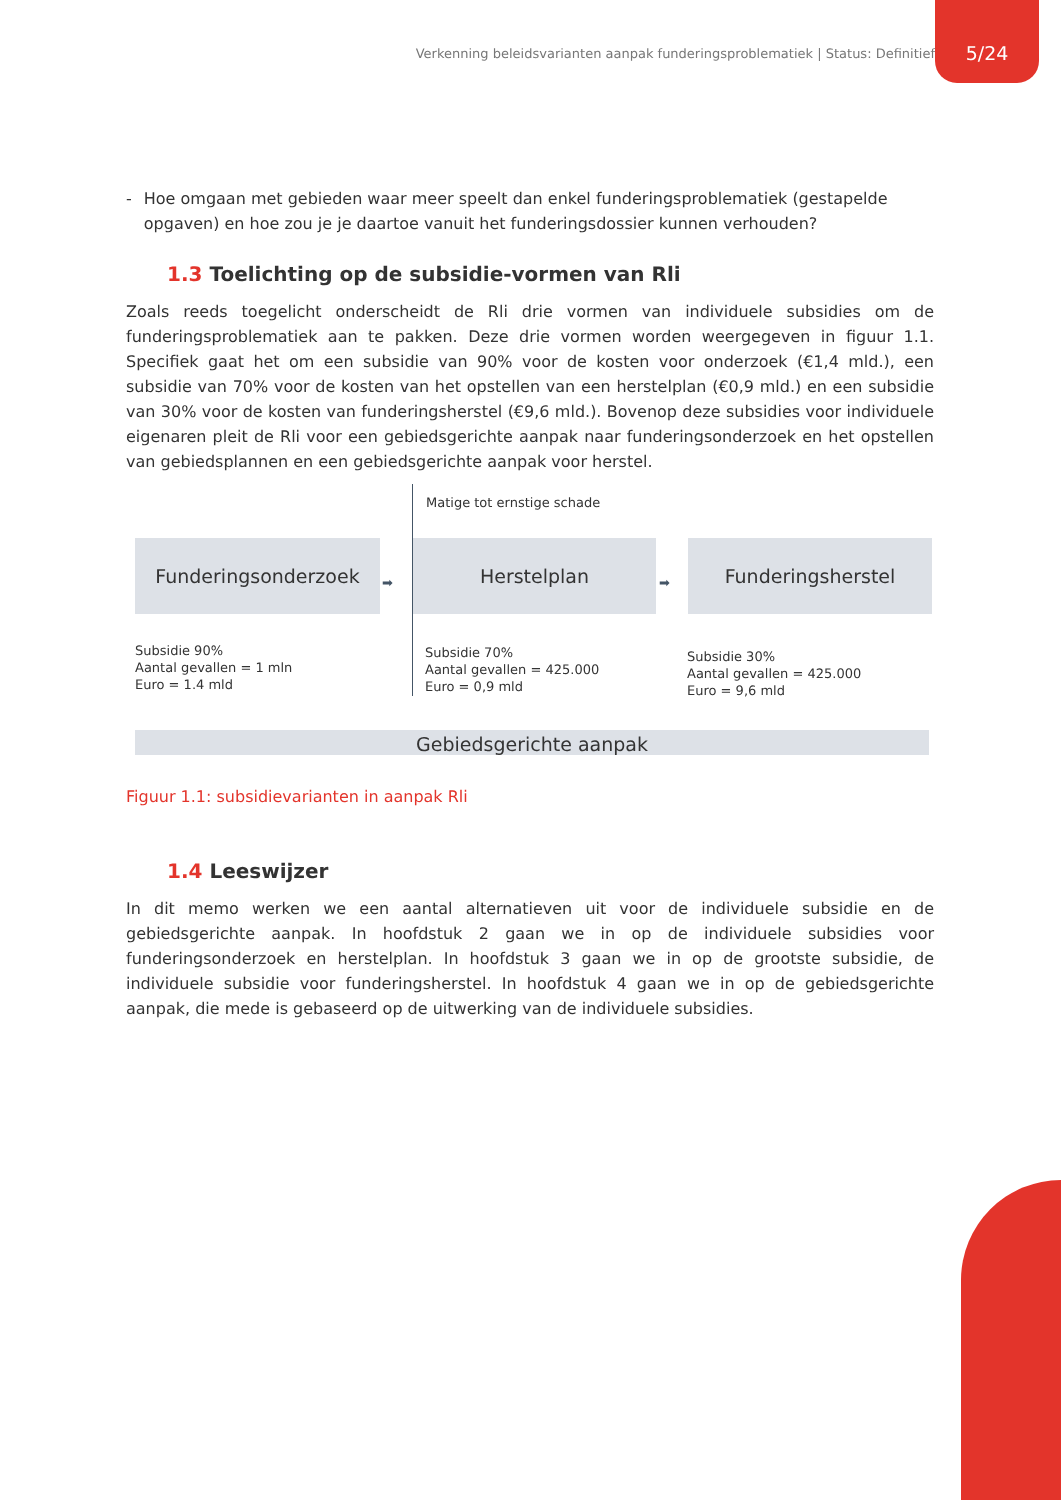Verkenning beleidsvarianten aanpak funderingsproblematiek | Status: Definitief
5/24
- Hoe omgaan met gebieden waar meer speelt dan enkel funderingsproblematiek (gestapelde opgaven) en hoe zou je je daartoe vanuit het funderingsdossier kunnen verhouden?
1.3 Toelichting op de subsidie-vormen van Rli
Zoals reeds toegelicht onderscheidt de Rli drie vormen van individuele subsidies om de funderingsproblematiek aan te pakken. Deze drie vormen worden weergegeven in figuur 1.1. Specifiek gaat het om een subsidie van 90% voor de kosten voor onderzoek (€1,4 mld.), een subsidie van 70% voor de kosten van het opstellen van een herstelplan (€0,9 mld.) en een subsidie van 30% voor de kosten van funderingsherstel (€9,6 mld.). Bovenop deze subsidies voor individuele eigenaren pleit de Rli voor een gebiedsgerichte aanpak naar funderingsonderzoek en het opstellen van gebiedsplannen en een gebiedsgerichte aanpak voor herstel.
Matige tot ernstige schade
Funderingsonderzoek Herstelplan Funderingsherstel
➡ ➡
Subsidie 90%
Aantal gevallen = 1 mln
Euro = 1.4 mld
Subsidie 70%
Aantal gevallen = 425.000
Euro = 0,9 mld
Subsidie 30%
Aantal gevallen = 425.000
Euro = 9,6 mld
Gebiedsgerichte aanpak
Figuur 1.1: subsidievarianten in aanpak Rli
1.4 Leeswijzer
In dit memo werken we een aantal alternatieven uit voor de individuele subsidie en de gebiedsgerichte aanpak. In hoofdstuk 2 gaan we in op de individuele subsidies voor funderingsonderzoek en herstelplan. In hoofdstuk 3 gaan we in op de grootste subsidie, de individuele subsidie voor funderingsherstel. In hoofdstuk 4 gaan we in op de gebiedsgerichte aanpak, die mede is gebaseerd op de uitwerking van de individuele subsidies.